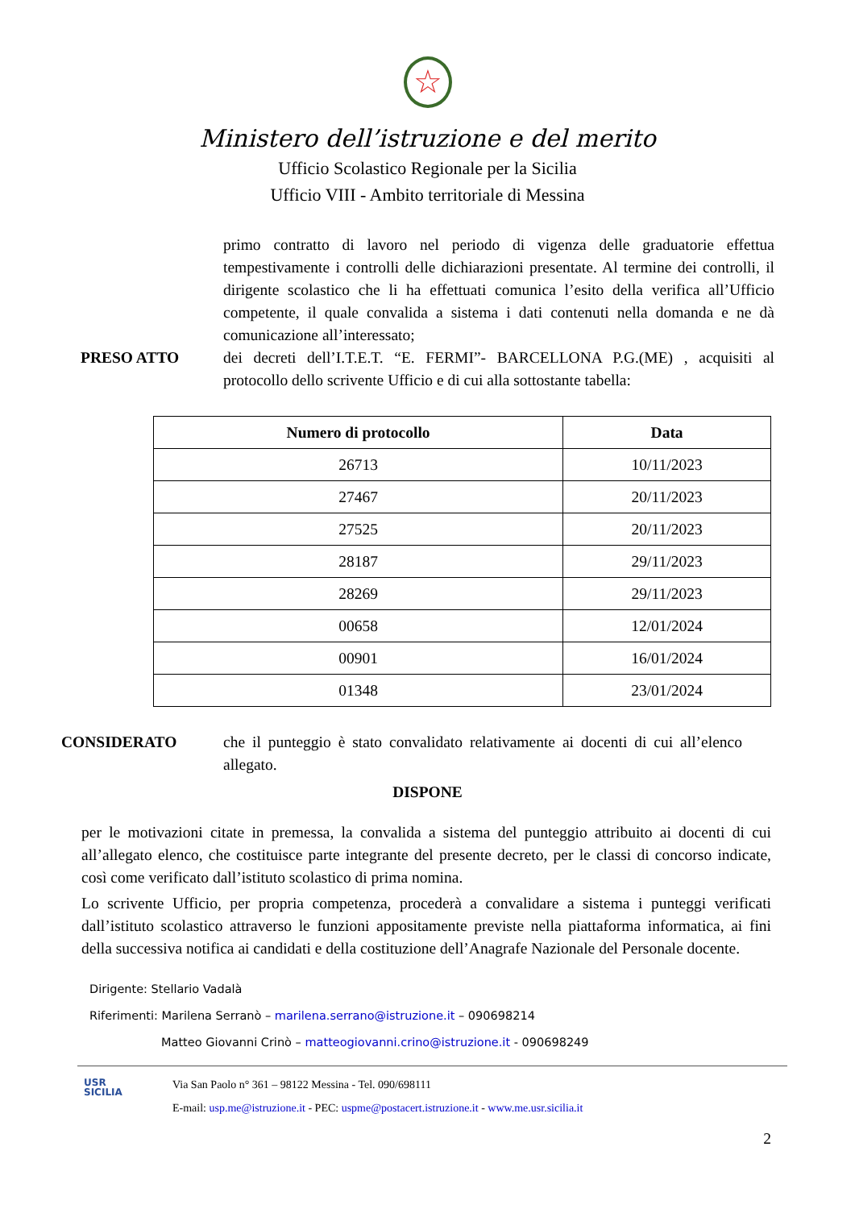☆
Ministero dell’istruzione e del merito
Ufficio Scolastico Regionale per la Sicilia
Ufficio VIII - Ambito territoriale di Messina
primo contratto di lavoro nel periodo di vigenza delle graduatorie effettua tempestivamente i controlli delle dichiarazioni presentate. Al termine dei controlli, il dirigente scolastico che li ha effettuati comunica l’esito della verifica all’Ufficio competente, il quale convalida a sistema i dati contenuti nella domanda e ne dà comunicazione all’interessato;
PRESO ATTO dei decreti dell’I.T.E.T. “E. FERMI”- BARCELLONA P.G.(ME) , acquisiti al protocollo dello scrivente Ufficio e di cui alla sottostante tabella:
| Numero di protocollo | Data |
| --- | --- |
| 26713 | 10/11/2023 |
| 27467 | 20/11/2023 |
| 27525 | 20/11/2023 |
| 28187 | 29/11/2023 |
| 28269 | 29/11/2023 |
| 00658 | 12/01/2024 |
| 00901 | 16/01/2024 |
| 01348 | 23/01/2024 |
CONSIDERATO che il punteggio è stato convalidato relativamente ai docenti di cui all’elenco allegato.
DISPONE
per le motivazioni citate in premessa, la convalida a sistema del punteggio attribuito ai docenti di cui all’allegato elenco, che costituisce parte integrante del presente decreto, per le classi di concorso indicate, così come verificato dall’istituto scolastico di prima nomina.
Lo scrivente Ufficio, per propria competenza, procederà a convalidare a sistema i punteggi verificati dall’istituto scolastico attraverso le funzioni appositamente previste nella piattaforma informatica, ai fini della successiva notifica ai candidati e della costituzione dell’Anagrafe Nazionale del Personale docente.
Dirigente: Stellario Vadalà
Riferimenti: Marilena Serranò – marilena.serrano@istruzione.it – 090698214
Matteo Giovanni Crinò – matteogiovanni.crino@istruzione.it - 090698249
USR
SICILIA
Via San Paolo n° 361 – 98122 Messina - Tel. 090/698111
E-mail: usp.me@istruzione.it - PEC: uspme@postacert.istruzione.it - www.me.usr.sicilia.it
2